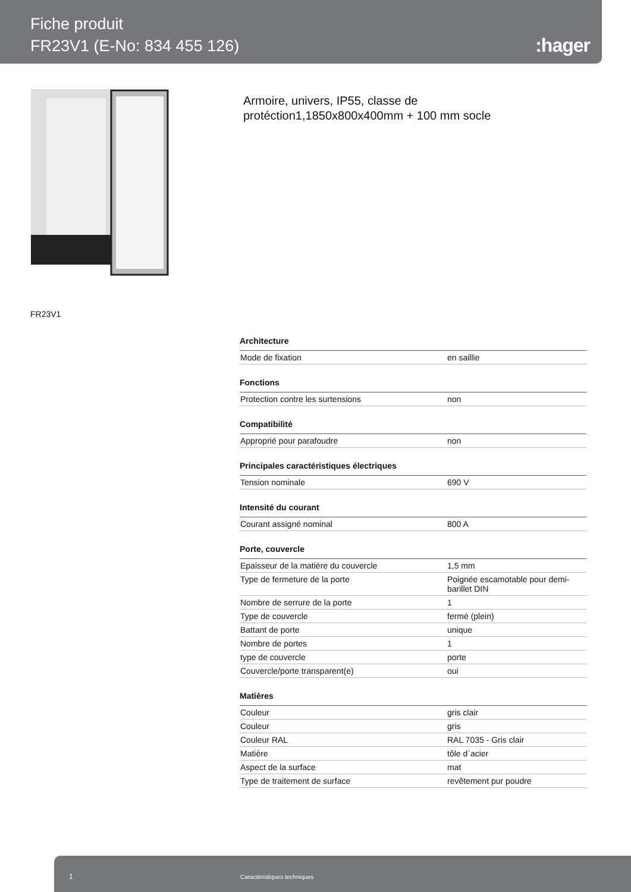Fiche produit
FR23V1 (E-No: 834 455 126)
:hager
Armoire, univers, IP55, classe de
protéction1,1850x800x400mm + 100 mm socle
FR23V1
| Architecture | |
| --- | --- |
| Mode de fixation | en saillie |
| Fonctions | |
| Protection contre les surtensions | non |
| Compatibilité | |
| Approprié pour parafoudre | non |
| Principales caractéristiques électriques | |
| Tension nominale | 690 V |
| Intensité du courant | |
| Courant assigné nominal | 800 A |
| Porte, couvercle | |
| Epaisseur de la matière du couvercle | 1,5 mm |
| Type de fermeture de la porte | Poignée escamotable pour demi-barillet DIN |
| Nombre de serrure de la porte | 1 |
| Type de couvercle | fermé (plein) |
| Battant de porte | unique |
| Nombre de portes | 1 |
| type de couvercle | porte |
| Couvercle/porte transparent(e) | oui |
| Matières | |
| Couleur | gris clair |
| Couleur | gris |
| Couleur RAL | RAL 7035 - Gris clair |
| Matière | tôle d`acier |
| Aspect de la surface | mat |
| Type de traitement de surface | revêtement pur poudre |
1 Caractéristiques techniques